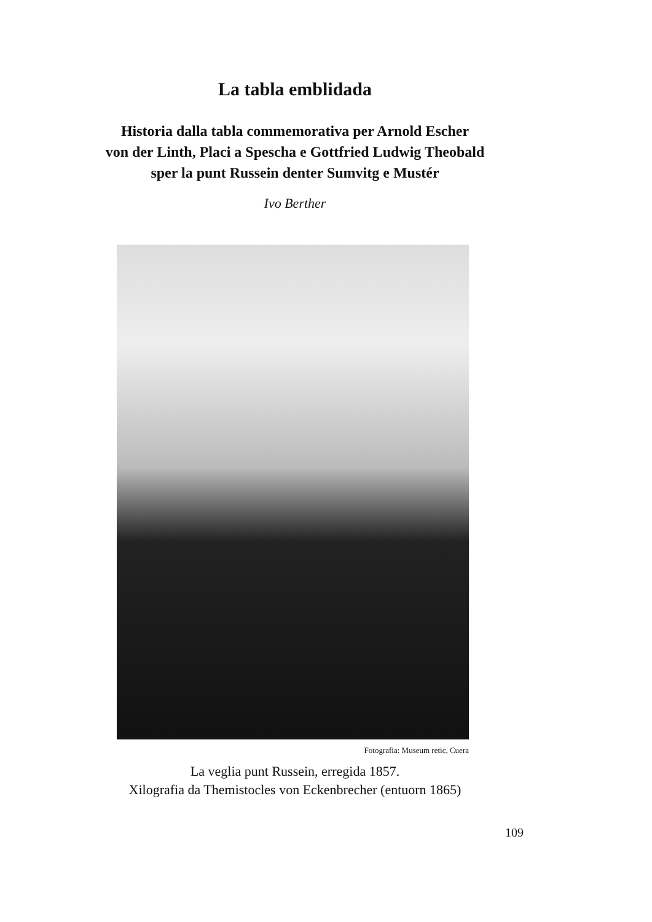La tabla emblidada
Historia dalla tabla commemorativa per Arnold Escher
von der Linth, Placi a Spescha e Gottfried Ludwig Theobald
sper la punt Russein denter Sumvitg e Mustér
Ivo Berther
Fotografia: Museum retic, Cuera
La veglia punt Russein, erregida 1857.
Xilografia da Themistocles von Eckenbrecher (entuorn 1865)
109